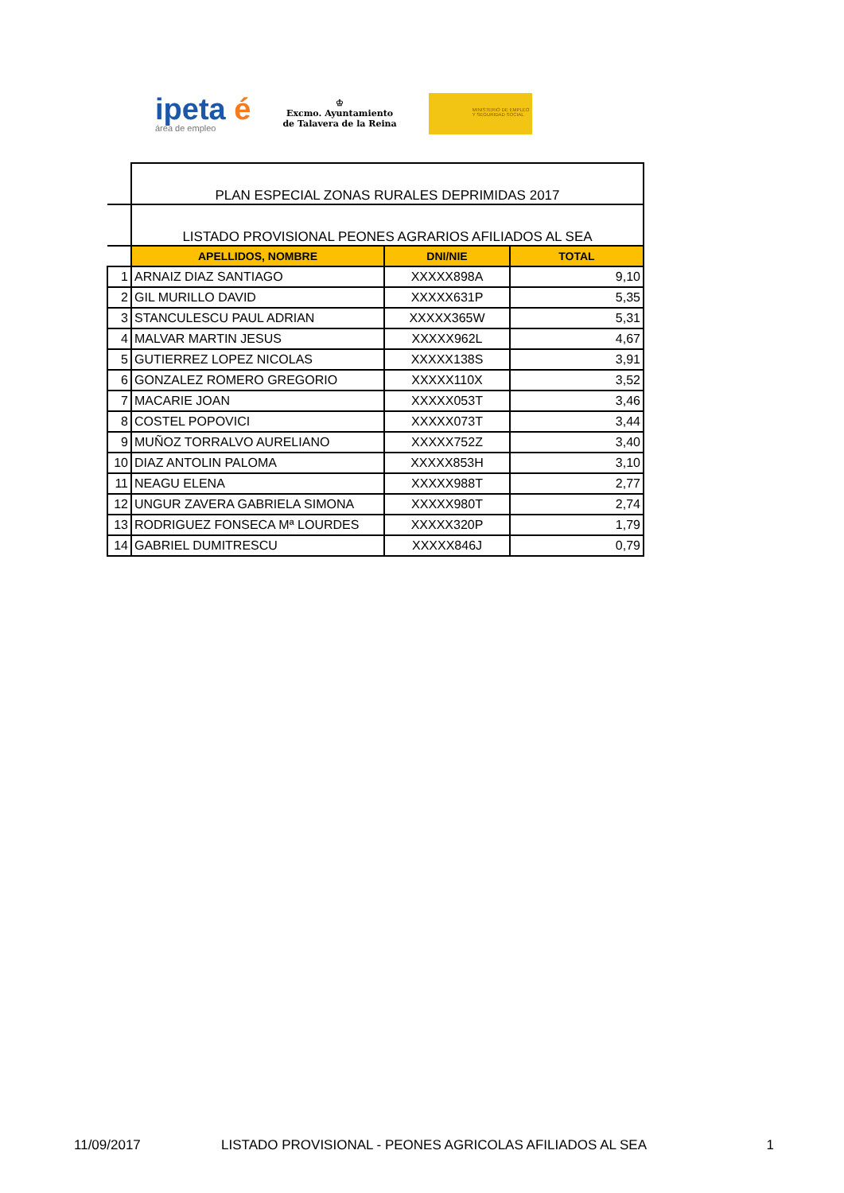ipeta é
área de empleo
♔
Excmo. Ayuntamiento
de Talavera de la Reina
MINISTERIO DE EMPLEO Y SEGURIDAD SOCIAL
| | PLAN ESPECIAL ZONAS RURALES DEPRIMIDAS 2017 | | |
| | LISTADO PROVISIONAL PEONES AGRARIOS AFILIADOS AL SEA | | |
| | APELLIDOS, NOMBRE | DNI/NIE | TOTAL |
| 1 | ARNAIZ DIAZ SANTIAGO | XXXXX898A | 9,10 |
| 2 | GIL MURILLO DAVID | XXXXX631P | 5,35 |
| 3 | STANCULESCU PAUL ADRIAN | XXXXX365W | 5,31 |
| 4 | MALVAR MARTIN JESUS | XXXXX962L | 4,67 |
| 5 | GUTIERREZ LOPEZ NICOLAS | XXXXX138S | 3,91 |
| 6 | GONZALEZ ROMERO GREGORIO | XXXXX110X | 3,52 |
| 7 | MACARIE JOAN | XXXXX053T | 3,46 |
| 8 | COSTEL POPOVICI | XXXXX073T | 3,44 |
| 9 | MUÑOZ TORRALVO AURELIANO | XXXXX752Z | 3,40 |
| 10 | DIAZ ANTOLIN PALOMA | XXXXX853H | 3,10 |
| 11 | NEAGU ELENA | XXXXX988T | 2,77 |
| 12 | UNGUR ZAVERA GABRIELA SIMONA | XXXXX980T | 2,74 |
| 13 | RODRIGUEZ FONSECA Mª LOURDES | XXXXX320P | 1,79 |
| 14 | GABRIEL DUMITRESCU | XXXXX846J | 0,79 |
11/09/2017 LISTADO PROVISIONAL - PEONES AGRICOLAS AFILIADOS AL SEA 1